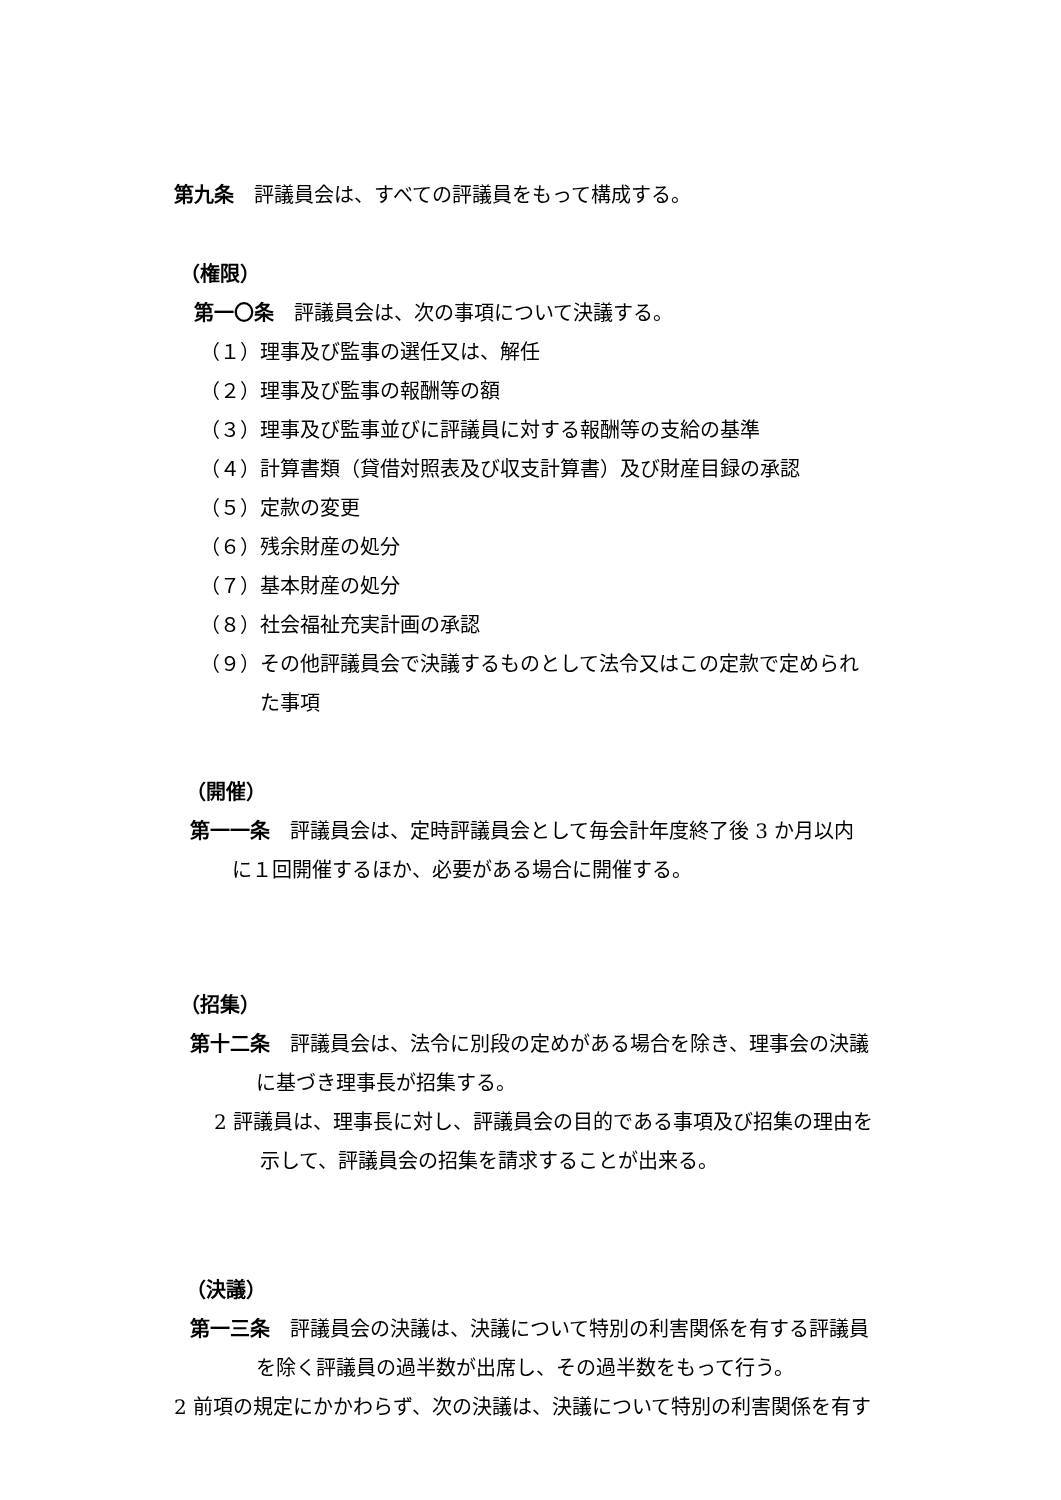第九条　評議員会は、すべての評議員をもって構成する。
（権限）
第一〇条　評議員会は、次の事項について決議する。
（１）理事及び監事の選任又は、解任
（２）理事及び監事の報酬等の額
（３）理事及び監事並びに評議員に対する報酬等の支給の基準
（４）計算書類（貸借対照表及び収支計算書）及び財産目録の承認
（５）定款の変更
（６）残余財産の処分
（７）基本財産の処分
（８）社会福祉充実計画の承認
（９）その他評議員会で決議するものとして法令又はこの定款で定められ
た事項
（開催）
第一一条　評議員会は、定時評議員会として毎会計年度終了後 3 か月以内
に１回開催するほか、必要がある場合に開催する。
（招集）
第十二条　評議員会は、法令に別段の定めがある場合を除き、理事会の決議
に基づき理事長が招集する。
2 評議員は、理事長に対し、評議員会の目的である事項及び招集の理由を
示して、評議員会の招集を請求することが出来る。
（決議）
第一三条　評議員会の決議は、決議について特別の利害関係を有する評議員
を除く評議員の過半数が出席し、その過半数をもって行う。
2 前項の規定にかかわらず、次の決議は、決議について特別の利害関係を有す